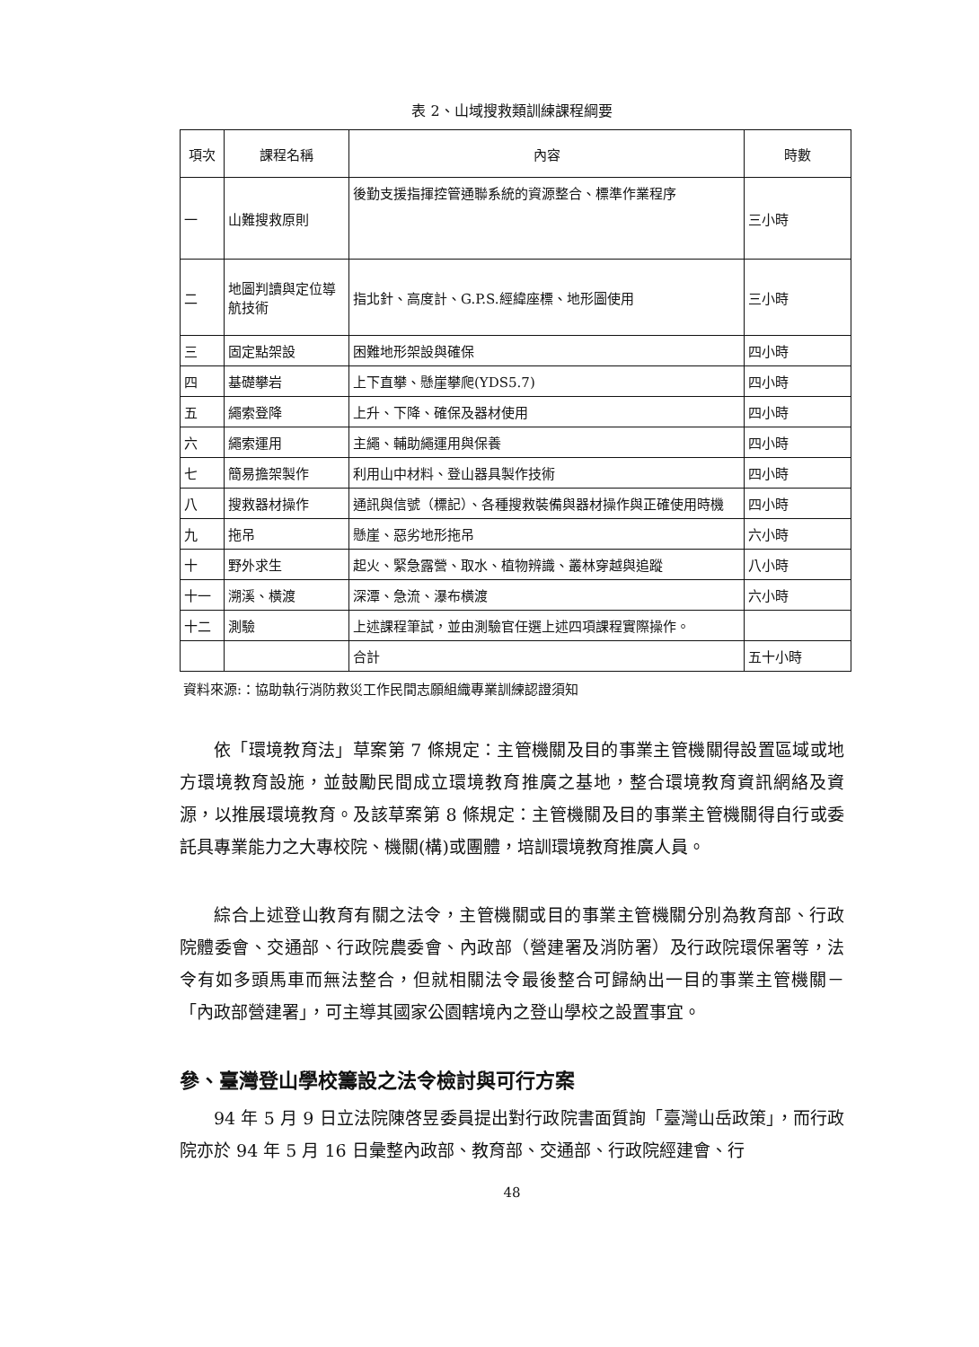表 2、山域搜救類訓練課程綱要
| 項次 | 課程名稱 | 內容 | 時數 |
| --- | --- | --- | --- |
| 一 | 山難搜救原則 | 後勤支援指揮控管通聯系統的資源整合、標準作業程序 | 三小時 |
| 二 | 地圖判讀與定位導航技術 | 指北針、高度計、G.P.S.經緯座標、地形圖使用 | 三小時 |
| 三 | 固定點架設 | 困難地形架設與確保 | 四小時 |
| 四 | 基礎攀岩 | 上下直攀、懸崖攀爬(YDS5.7) | 四小時 |
| 五 | 繩索登降 | 上升、下降、確保及器材使用 | 四小時 |
| 六 | 繩索運用 | 主繩、輔助繩運用與保養 | 四小時 |
| 七 | 簡易擔架製作 | 利用山中材料、登山器具製作技術 | 四小時 |
| 八 | 搜救器材操作 | 通訊與信號（標記）、各種搜救裝備與器材操作與正確使用時機 | 四小時 |
| 九 | 拖吊 | 懸崖、惡劣地形拖吊 | 六小時 |
| 十 | 野外求生 | 起火、緊急露營、取水、植物辨識、叢林穿越與追蹤 | 八小時 |
| 十一 | 溯溪、橫渡 | 深潭、急流、瀑布橫渡 | 六小時 |
| 十二 | 測驗 | 上述課程筆試，並由測驗官任選上述四項課程實際操作。 | |
| | | 合計 | 五十小時 |
資料來源:：協助執行消防救災工作民間志願組織專業訓練認證須知
依「環境教育法」草案第 7 條規定：主管機關及目的事業主管機關得設置區域或地方環境教育設施，並鼓勵民間成立環境教育推廣之基地，整合環境教育資訊網絡及資源，以推展環境教育。及該草案第 8 條規定：主管機關及目的事業主管機關得自行或委託具專業能力之大專校院、機關(構)或團體，培訓環境教育推廣人員。
綜合上述登山教育有關之法令，主管機關或目的事業主管機關分別為教育部、行政院體委會、交通部、行政院農委會、內政部（營建署及消防署）及行政院環保署等，法令有如多頭馬車而無法整合，但就相關法令最後整合可歸納出一目的事業主管機關－「內政部營建署」，可主導其國家公園轄境內之登山學校之設置事宜。
參、臺灣登山學校籌設之法令檢討與可行方案
94 年 5 月 9 日立法院陳啓昱委員提出對行政院書面質詢「臺灣山岳政策」，而行政院亦於 94 年 5 月 16 日彙整內政部、教育部、交通部、行政院經建會、行
48